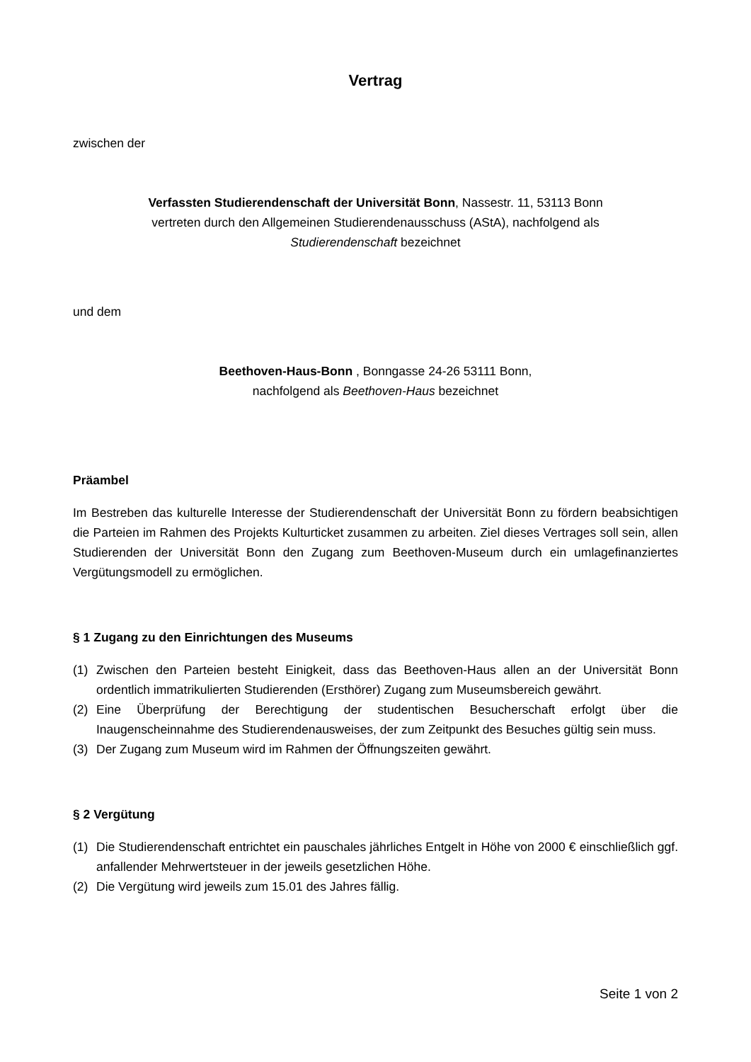Vertrag
zwischen der
Verfassten Studierendenschaft der Universität Bonn, Nassestr. 11, 53113 Bonn
vertreten durch den Allgemeinen Studierendenausschuss (AStA), nachfolgend als
Studierendenschaft bezeichnet
und dem
Beethoven-Haus-Bonn , Bonngasse 24-26 53111 Bonn,
nachfolgend als Beethoven-Haus bezeichnet
Präambel
Im Bestreben das kulturelle Interesse der Studierendenschaft der Universität Bonn zu fördern beabsichtigen die Parteien im Rahmen des Projekts Kulturticket zusammen zu arbeiten. Ziel dieses Vertrages soll sein, allen Studierenden der Universität Bonn den Zugang zum Beethoven-Museum durch ein umlagefinanziertes Vergütungsmodell zu ermöglichen.
§ 1 Zugang zu den Einrichtungen des Museums
(1) Zwischen den Parteien besteht Einigkeit, dass das Beethoven-Haus allen an der Universität Bonn ordentlich immatrikulierten Studierenden (Ersthörer) Zugang zum Museumsbereich gewährt.
(2) Eine Überprüfung der Berechtigung der studentischen Besucherschaft erfolgt über die Inaugenscheinnahme des Studierendenausweises, der zum Zeitpunkt des Besuches gültig sein muss.
(3) Der Zugang zum Museum wird im Rahmen der Öffnungszeiten gewährt.
§ 2 Vergütung
(1) Die Studierendenschaft entrichtet ein pauschales jährliches Entgelt in Höhe von 2000 € einschließlich ggf. anfallender Mehrwertsteuer in der jeweils gesetzlichen Höhe.
(2) Die Vergütung wird jeweils zum 15.01 des Jahres fällig.
Seite 1 von 2